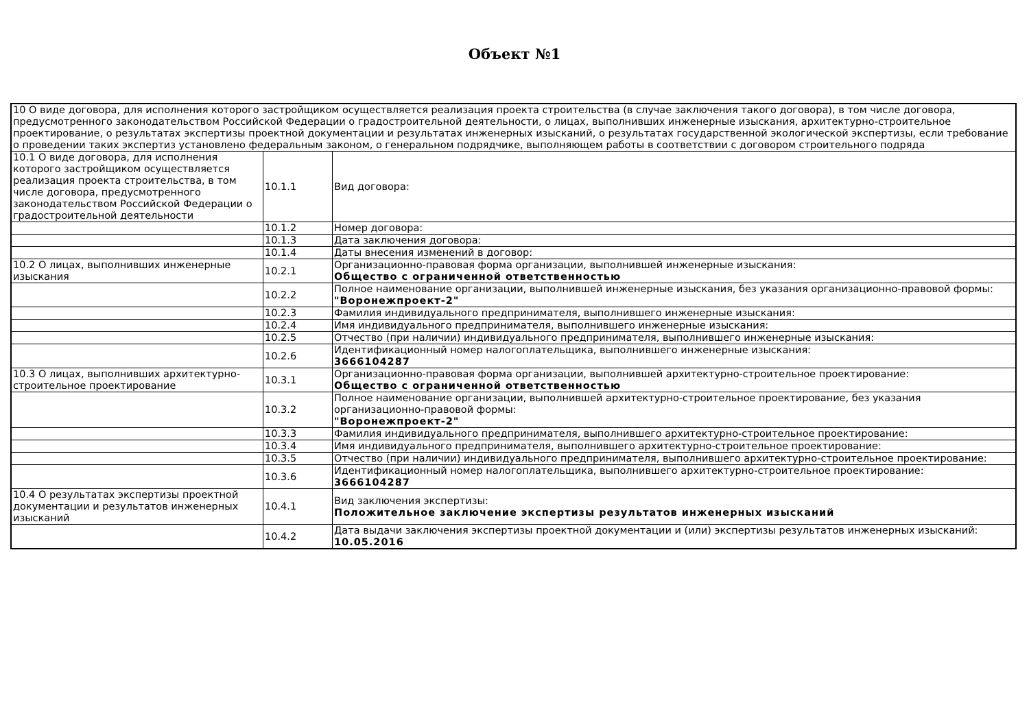Объект №1
| 10 О виде договора, для исполнения которого застройщиком осуществляется реализация проекта строительства (в случае заключения такого договора), в том числе договора, предусмотренного законодательством Российской Федерации о градостроительной деятельности, о лицах, выполнивших инженерные изыскания, архитектурно-строительное проектирование, о результатах экспертизы проектной документации и результатах инженерных изысканий, о результатах государственной экологической экспертизы, если требование о проведении таких экспертиз установлено федеральным законом, о генеральном подрядчике, выполняющем работы в соответствии с договором строительного подряда | | |
| 10.1 О виде договора, для исполнения которого застройщиком осуществляется реализация проекта строительства, в том числе договора, предусмотренного законодательством Российской Федерации о градостроительной деятельности | 10.1.1 | Вид договора: |
| | 10.1.2 | Номер договора: |
| | 10.1.3 | Дата заключения договора: |
| | 10.1.4 | Даты внесения изменений в договор: |
| 10.2 О лицах, выполнивших инженерные изыскания | 10.2.1 | Организационно-правовая форма организации, выполнившей инженерные изыскания: Общество с ограниченной ответственностью |
| | 10.2.2 | Полное наименование организации, выполнившей инженерные изыскания, без указания организационно-правовой формы: "Воронежпроект-2" |
| | 10.2.3 | Фамилия индивидуального предпринимателя, выполнившего инженерные изыскания: |
| | 10.2.4 | Имя индивидуального предпринимателя, выполнившего инженерные изыскания: |
| | 10.2.5 | Отчество (при наличии) индивидуального предпринимателя, выполнившего инженерные изыскания: |
| | 10.2.6 | Идентификационный номер налогоплательщика, выполнившего инженерные изыскания: 3666104287 |
| 10.3 О лицах, выполнивших архитектурно-строительное проектирование | 10.3.1 | Организационно-правовая форма организации, выполнившей архитектурно-строительное проектирование: Общество с ограниченной ответственностью |
| | 10.3.2 | Полное наименование организации, выполнившей архитектурно-строительное проектирование, без указания организационно-правовой формы: "Воронежпроект-2" |
| | 10.3.3 | Фамилия индивидуального предпринимателя, выполнившего архитектурно-строительное проектирование: |
| | 10.3.4 | Имя индивидуального предпринимателя, выполнившего архитектурно-строительное проектирование: |
| | 10.3.5 | Отчество (при наличии) индивидуального предпринимателя, выполнившего архитектурно-строительное проектирование: |
| | 10.3.6 | Идентификационный номер налогоплательщика, выполнившего архитектурно-строительное проектирование: 3666104287 |
| 10.4 О результатах экспертизы проектной документации и результатов инженерных изысканий | 10.4.1 | Вид заключения экспертизы: Положительное заключение экспертизы результатов инженерных изысканий |
| | 10.4.2 | Дата выдачи заключения экспертизы проектной документации и (или) экспертизы результатов инженерных изысканий: 10.05.2016 |